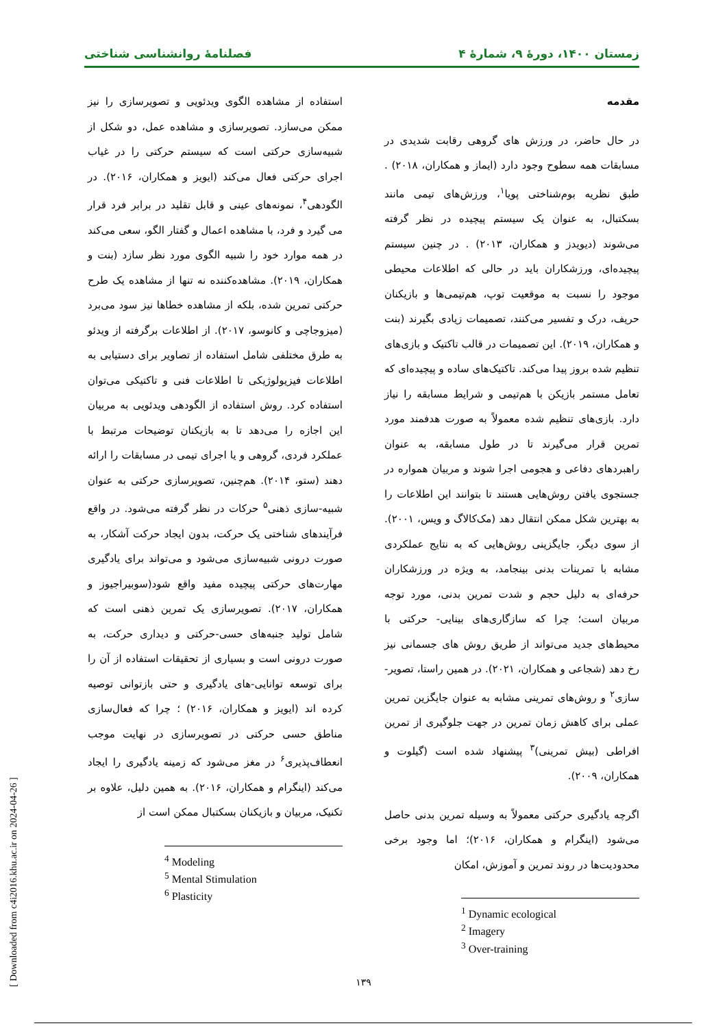زمستان ۱۴۰۰، دورهٔ ۹، شمارهٔ ۴ فصلنامهٔ روانشناسی شناختی
مقدمه
در حال حاضر، در ورزش های گروهی رقابت شدیدی در مسابقات همه سطوح وجود دارد (ایماز و همکاران، ۲۰۱۸) . طبق نظریه بوم‌شناختی پویا<sup>۱</sup>، ورزش‌های تیمی مانند بسکتبال، به عنوان یک سیستم پیچیده در نظر گرفته می‌شوند (دیویدز و همکاران، ۲۰۱۳) . در چنین سیستم پیچیده‌ای، ورزشکاران باید در حالی که اطلاعات محیطی موجود را نسبت به موقعیت توپ، هم‌تیمی‌ها و بازیکنان حریف، درک و تفسیر می‌کنند، تصمیمات زیادی بگیرند (بنت و همکاران، ۲۰۱۹). این تصمیمات در قالب تاکتیک و بازی‌های تنظیم شده بروز پیدا می‌کند. تاکتیک‌های ساده و پیچیده‌ای که تعامل مستمر بازیکن با هم‌تیمی و شرایط مسابقه را نیاز دارد. بازی‌های تنظیم شده معمولاً به صورت هدفمند مورد تمرین قرار می‌گیرند تا در طول مسابقه، به عنوان راهبردهای دفاعی و هجومی اجرا شوند و مربیان همواره در جستجوی یافتن روش‌هایی هستند تا بتوانند این اطلاعات را به بهترین شکل ممکن انتقال دهد (مک‌کالاگ و ویس، ۲۰۰۱). از سوی دیگر، جایگزینی روش‌هایی که به نتایج عملکردی مشابه با تمرینات بدنی بینجامد، به ویژه در ورزشکاران حرفه‌ای به دلیل حجم و شدت تمرین بدنی، مورد توجه مربیان است؛ چرا که سازگاری‌های بینایی- حرکتی با محیط‌های جدید می‌تواند از طریق روش های جسمانی نیز رخ دهد (شجاعی و همکاران، ۲۰۲۱). در همین راستا، تصویر-سازی<sup>۲</sup> و روش‌های تمرینی مشابه به عنوان جایگزین تمرین عملی برای کاهش زمان تمرین در جهت جلوگیری از تمرین افراطی (بیش تمرینی)<sup>۳</sup> پیشنهاد شده است (گیلوت و همکاران، ۲۰۰۹).
اگرچه یادگیری حرکتی معمولاً به وسیله تمرین بدنی حاصل می‌شود (اینگرام و همکاران، ۲۰۱۶)؛ اما وجود برخی محدودیت‌ها در روند تمرین و آموزش، امکان
<sup>1</sup> Dynamic ecological
<sup>2</sup> Imagery
<sup>3</sup> Over-training
استفاده از مشاهده الگوی ویدئویی و تصویرسازی را نیز ممکن می‌سازد. تصویرسازی و مشاهده عمل، دو شکل از شبیه‌سازی حرکتی است که سیستم حرکتی را در غیاب اجرای حرکتی فعال می‌کند (ایویز و همکاران، ۲۰۱۶). در الگودهی<sup>۴</sup>، نمونه‌های عینی و قابل تقلید در برابر فرد قرار می گیرد و فرد، با مشاهده اعمال و گفتار الگو، سعی می‌کند در همه موارد خود را شبیه الگوی مورد نظر سازد (بنت و همکاران، ۲۰۱۹). مشاهده‌کننده نه تنها از مشاهده یک طرح حرکتی تمرین شده، بلکه از مشاهده خطاها نیز سود می‌برد (میزوجاچی و کانوسو، ۲۰۱۷). از اطلاعات برگرفته از ویدئو به طرق مختلفی شامل استفاده از تصاویر برای دستیابی به اطلاعات فیزیولوژیکی تا اطلاعات فنی و تاکتیکی می‌توان استفاده کرد. روش استفاده از الگودهی ویدئویی به مربیان این اجازه را می‌دهد تا به بازیکنان توضیحات مرتبط با عملکرد فردی، گروهی و یا اجرای تیمی در مسابقات را ارائه دهند (ستو، ۲۰۱۴). هم‌چنین، تصویرسازی حرکتی به عنوان شبیه-سازی ذهنی<sup>۵</sup> حرکات در نظر گرفته می‌شود. در واقع فرآیندهای شناختی یک حرکت، بدون ایجاد حرکت آشکار، به صورت درونی شبیه‌سازی می‌شود و می‌تواند برای یادگیری مهارت‌های حرکتی پیچیده مفید واقع شود(سوبیراجیوز و همکاران، ۲۰۱۷). تصویرسازی یک تمرین ذهنی است که شامل تولید جنبه‌های حسی-حرکتی و دیداری حرکت، به صورت درونی است و بسیاری از تحقیقات استفاده از آن را برای توسعه توانایی-های یادگیری و حتی بازتوانی توصیه کرده اند (ایویز و همکاران، ۲۰۱۶) ؛ چرا که فعال‌سازی مناطق حسی حرکتی در تصویرسازی در نهایت موجب انعطاف‌پذیری<sup>۶</sup> در مغز می‌شود که زمینه یادگیری را ایجاد می‌کند (اینگرام و همکاران، ۲۰۱۶). به همین دلیل، علاوه بر تکنیک، مربیان و بازیکنان بسکتبال ممکن است از
<sup>4</sup> Modeling
<sup>5</sup> Mental Stimulation
<sup>6</sup> Plasticity
[ Downloaded from c4i2016.khu.ac.ir on 2024-04-26 ]
۱۳۹